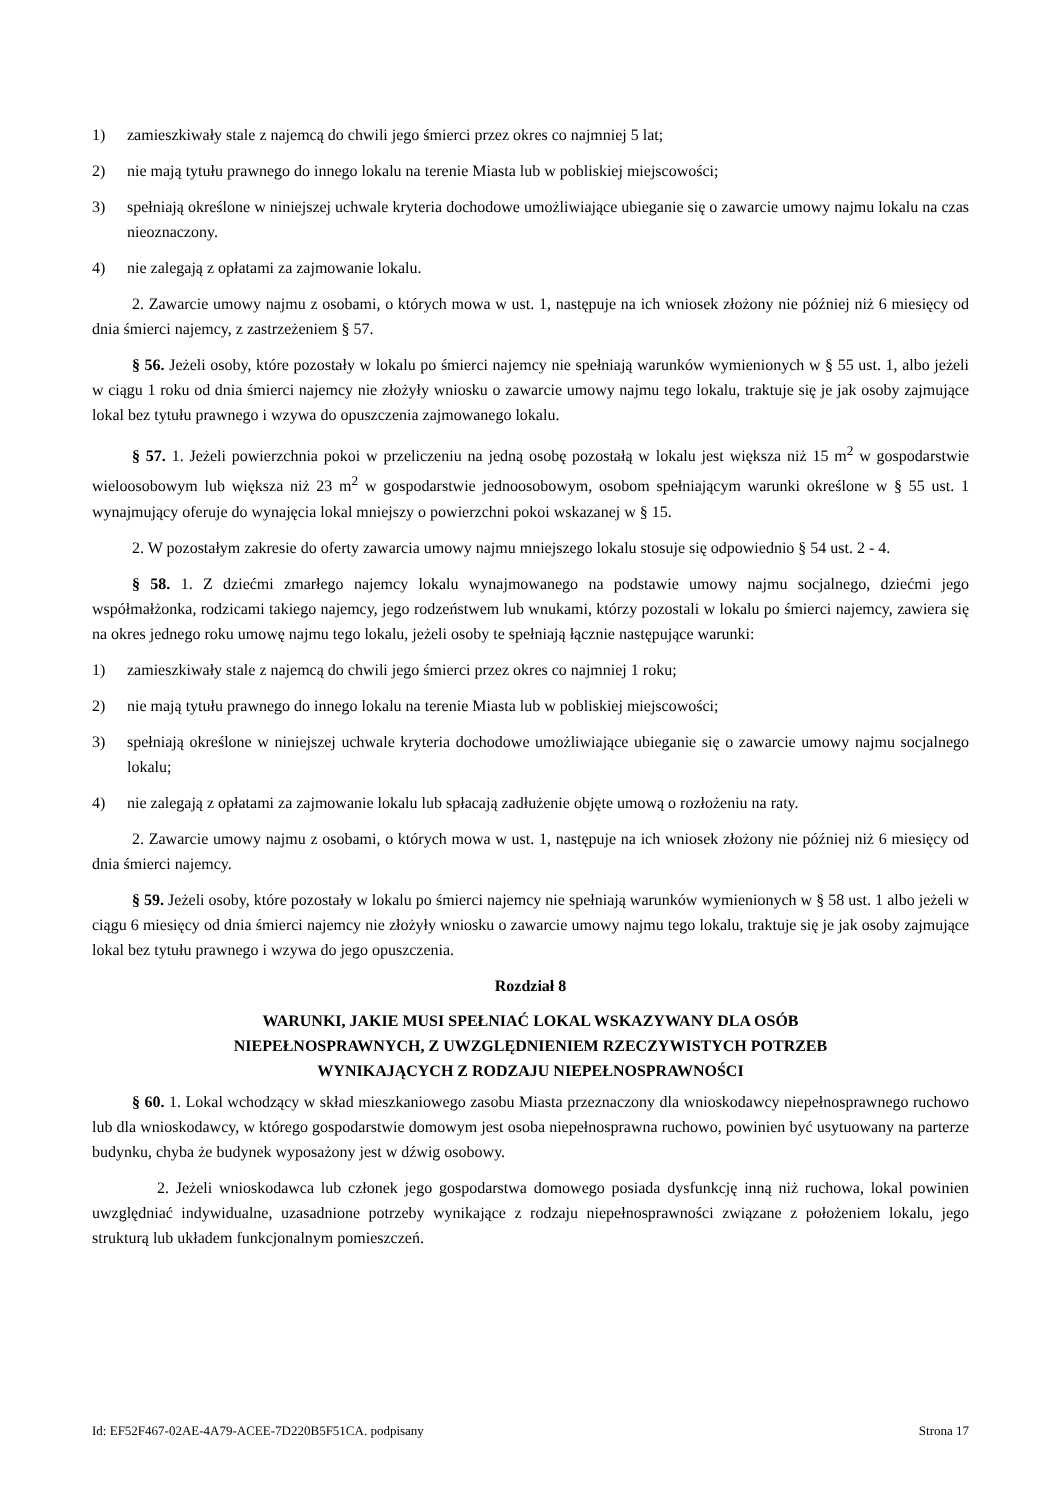1) zamieszkiwały stale z najemcą do chwili jego śmierci przez okres co najmniej 5 lat;
2) nie mają tytułu prawnego do innego lokalu na terenie Miasta lub w pobliskiej miejscowości;
3) spełniają określone w niniejszej uchwale kryteria dochodowe umożliwiające ubieganie się o zawarcie umowy najmu lokalu na czas nieoznaczony.
4) nie zalegają z opłatami za zajmowanie lokalu.
2. Zawarcie umowy najmu z osobami, o których mowa w ust. 1, następuje na ich wniosek złożony nie później niż 6 miesięcy od dnia śmierci najemcy, z zastrzeżeniem § 57.
§ 56. Jeżeli osoby, które pozostały w lokalu po śmierci najemcy nie spełniają warunków wymienionych w § 55 ust. 1, albo jeżeli w ciągu 1 roku od dnia śmierci najemcy nie złożyły wniosku o zawarcie umowy najmu tego lokalu, traktuje się je jak osoby zajmujące lokal bez tytułu prawnego i wzywa do opuszczenia zajmowanego lokalu.
§ 57. 1. Jeżeli powierzchnia pokoi w przeliczeniu na jedną osobę pozostałą w lokalu jest większa niż 15 m<sup>2</sup> w gospodarstwie wieloosobowym lub większa niż 23 m<sup>2</sup> w gospodarstwie jednoosobowym, osobom spełniającym warunki określone w § 55 ust. 1 wynajmujący oferuje do wynajęcia lokal mniejszy o powierzchni pokoi wskazanej w § 15.
2. W pozostałym zakresie do oferty zawarcia umowy najmu mniejszego lokalu stosuje się odpowiednio § 54 ust. 2 - 4.
§ 58. 1. Z dziećmi zmarłego najemcy lokalu wynajmowanego na podstawie umowy najmu socjalnego, dziećmi jego współmałżonka, rodzicami takiego najemcy, jego rodzeństwem lub wnukami, którzy pozostali w lokalu po śmierci najemcy, zawiera się na okres jednego roku umowę najmu tego lokalu, jeżeli osoby te spełniają łącznie następujące warunki:
1) zamieszkiwały stale z najemcą do chwili jego śmierci przez okres co najmniej 1 roku;
2) nie mają tytułu prawnego do innego lokalu na terenie Miasta lub w pobliskiej miejscowości;
3) spełniają określone w niniejszej uchwale kryteria dochodowe umożliwiające ubieganie się o zawarcie umowy najmu socjalnego lokalu;
4) nie zalegają z opłatami za zajmowanie lokalu lub spłacają zadłużenie objęte umową o rozłożeniu na raty.
2. Zawarcie umowy najmu z osobami, o których mowa w ust. 1, następuje na ich wniosek złożony nie później niż 6 miesięcy od dnia śmierci najemcy.
§ 59. Jeżeli osoby, które pozostały w lokalu po śmierci najemcy nie spełniają warunków wymienionych w § 58 ust. 1 albo jeżeli w ciągu 6 miesięcy od dnia śmierci najemcy nie złożyły wniosku o zawarcie umowy najmu tego lokalu, traktuje się je jak osoby zajmujące lokal bez tytułu prawnego i wzywa do jego opuszczenia.
Rozdział 8
WARUNKI, JAKIE MUSI SPEŁNIAĆ LOKAL WSKAZYWANY DLA OSÓB
NIEPEŁNOSPRAWNYCH, Z UWZGLĘDNIENIEM RZECZYWISTYCH POTRZEB
WYNIKAJĄCYCH Z RODZAJU NIEPEŁNOSPRAWNOŚCI
§ 60. 1. Lokal wchodzący w skład mieszkaniowego zasobu Miasta przeznaczony dla wnioskodawcy niepełnosprawnego ruchowo lub dla wnioskodawcy, w którego gospodarstwie domowym jest osoba niepełnosprawna ruchowo, powinien być usytuowany na parterze budynku, chyba że budynek wyposażony jest w dźwig osobowy.
2. Jeżeli wnioskodawca lub członek jego gospodarstwa domowego posiada dysfunkcję inną niż ruchowa, lokal powinien uwzględniać indywidualne, uzasadnione potrzeby wynikające z rodzaju niepełnosprawności związane z położeniem lokalu, jego strukturą lub układem funkcjonalnym pomieszczeń.
Id: EF52F467-02AE-4A79-ACEE-7D220B5F51CA. podpisany Strona 17